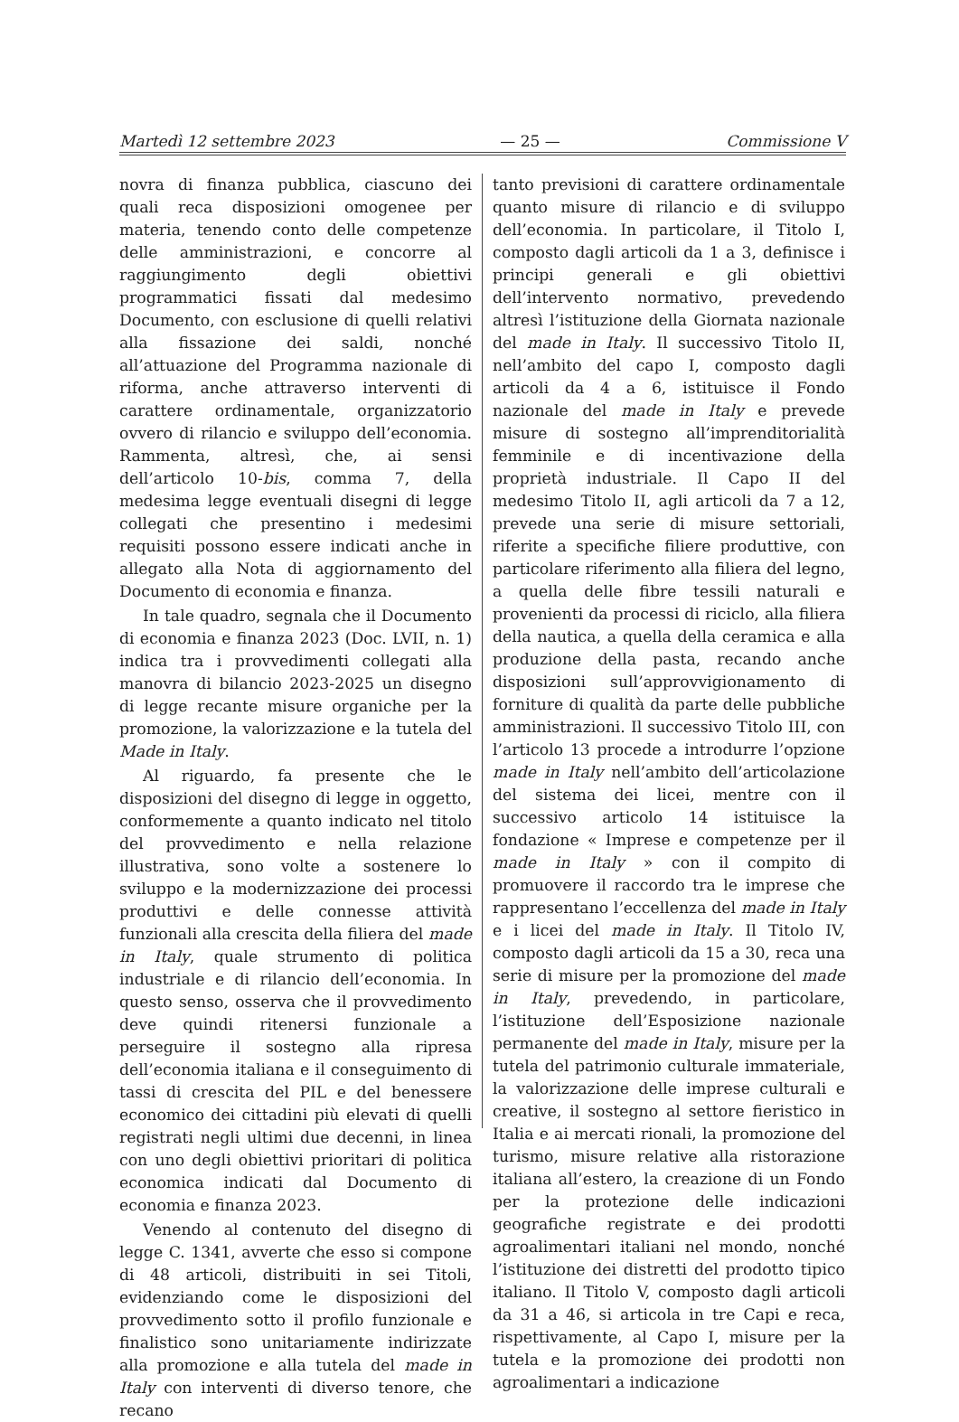Martedì 12 settembre 2023 — 25 — Commissione V
novra di finanza pubblica, ciascuno dei quali reca disposizioni omogenee per materia, tenendo conto delle competenze delle amministrazioni, e concorre al raggiungimento degli obiettivi programmatici fissati dal medesimo Documento, con esclusione di quelli relativi alla fissazione dei saldi, nonché all’attuazione del Programma nazionale di riforma, anche attraverso interventi di carattere ordinamentale, organizzatorio ovvero di rilancio e sviluppo dell’economia. Rammenta, altresì, che, ai sensi dell’articolo 10-bis, comma 7, della medesima legge eventuali disegni di legge collegati che presentino i medesimi requisiti possono essere indicati anche in allegato alla Nota di aggiornamento del Documento di economia e finanza.
In tale quadro, segnala che il Documento di economia e finanza 2023 (Doc. LVII, n. 1) indica tra i provvedimenti collegati alla manovra di bilancio 2023-2025 un disegno di legge recante misure organiche per la promozione, la valorizzazione e la tutela del Made in Italy.
Al riguardo, fa presente che le disposizioni del disegno di legge in oggetto, conformemente a quanto indicato nel titolo del provvedimento e nella relazione illustrativa, sono volte a sostenere lo sviluppo e la modernizzazione dei processi produttivi e delle connesse attività funzionali alla crescita della filiera del made in Italy, quale strumento di politica industriale e di rilancio dell’economia. In questo senso, osserva che il provvedimento deve quindi ritenersi funzionale a perseguire il sostegno alla ripresa dell’economia italiana e il conseguimento di tassi di crescita del PIL e del benessere economico dei cittadini più elevati di quelli registrati negli ultimi due decenni, in linea con uno degli obiettivi prioritari di politica economica indicati dal Documento di economia e finanza 2023.
Venendo al contenuto del disegno di legge C. 1341, avverte che esso si compone di 48 articoli, distribuiti in sei Titoli, evidenziando come le disposizioni del provvedimento sotto il profilo funzionale e finalistico sono unitariamente indirizzate alla promozione e alla tutela del made in Italy con interventi di diverso tenore, che recano
tanto previsioni di carattere ordinamentale quanto misure di rilancio e di sviluppo dell’economia. In particolare, il Titolo I, composto dagli articoli da 1 a 3, definisce i principi generali e gli obiettivi dell’intervento normativo, prevedendo altresì l’istituzione della Giornata nazionale del made in Italy. Il successivo Titolo II, nell’ambito del capo I, composto dagli articoli da 4 a 6, istituisce il Fondo nazionale del made in Italy e prevede misure di sostegno all’imprenditorialità femminile e di incentivazione della proprietà industriale. Il Capo II del medesimo Titolo II, agli articoli da 7 a 12, prevede una serie di misure settoriali, riferite a specifiche filiere produttive, con particolare riferimento alla filiera del legno, a quella delle fibre tessili naturali e provenienti da processi di riciclo, alla filiera della nautica, a quella della ceramica e alla produzione della pasta, recando anche disposizioni sull’approvvigionamento di forniture di qualità da parte delle pubbliche amministrazioni. Il successivo Titolo III, con l’articolo 13 procede a introdurre l’opzione made in Italy nell’ambito dell’articolazione del sistema dei licei, mentre con il successivo articolo 14 istituisce la fondazione « Imprese e competenze per il made in Italy » con il compito di promuovere il raccordo tra le imprese che rappresentano l’eccellenza del made in Italy e i licei del made in Italy. Il Titolo IV, composto dagli articoli da 15 a 30, reca una serie di misure per la promozione del made in Italy, prevedendo, in particolare, l’istituzione dell’Esposizione nazionale permanente del made in Italy, misure per la tutela del patrimonio culturale immateriale, la valorizzazione delle imprese culturali e creative, il sostegno al settore fieristico in Italia e ai mercati rionali, la promozione del turismo, misure relative alla ristorazione italiana all’estero, la creazione di un Fondo per la protezione delle indicazioni geografiche registrate e dei prodotti agroalimentari italiani nel mondo, nonché l’istituzione dei distretti del prodotto tipico italiano. Il Titolo V, composto dagli articoli da 31 a 46, si articola in tre Capi e reca, rispettivamente, al Capo I, misure per la tutela e la promozione dei prodotti non agroalimentari a indicazione